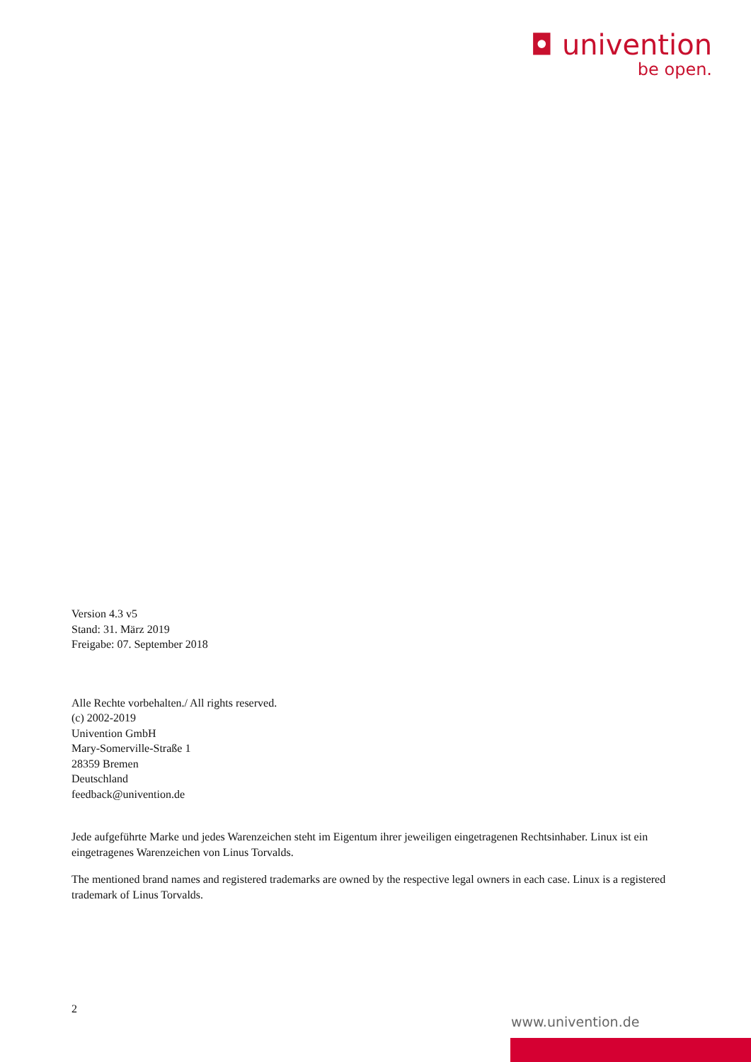◘ univention
be open.
Version 4.3 v5
Stand: 31. März 2019
Freigabe: 07. September 2018
Alle Rechte vorbehalten./ All rights reserved.
(c) 2002-2019
Univention GmbH
Mary-Somerville-Straße 1
28359 Bremen
Deutschland
feedback@univention.de
Jede aufgeführte Marke und jedes Warenzeichen steht im Eigentum ihrer jeweiligen eingetragenen Rechtsinhaber. Linux ist ein eingetragenes Warenzeichen von Linus Torvalds.
The mentioned brand names and registered trademarks are owned by the respective legal owners in each case. Linux is a registered trademark of Linus Torvalds.
2
www.univention.de